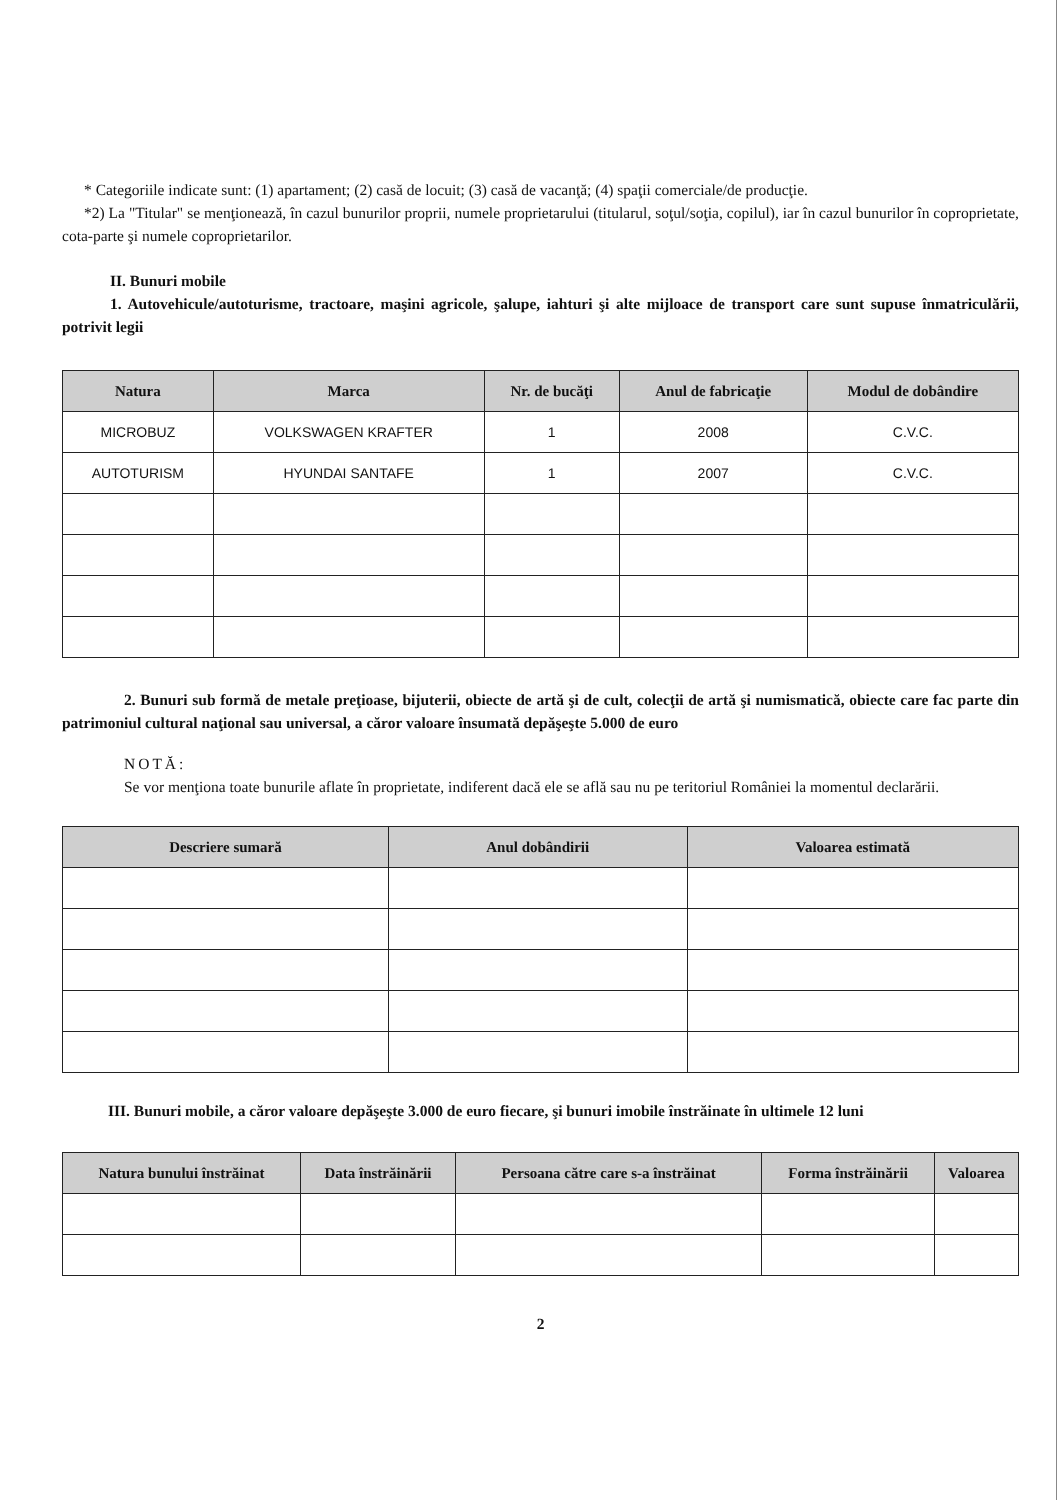* Categoriile indicate sunt: (1) apartament; (2) casă de locuit; (3) casă de vacanţă; (4) spaţii comerciale/de producţie.
*2) La "Titular" se menţionează, în cazul bunurilor proprii, numele proprietarului (titularul, soţul/soţia, copilul), iar în cazul bunurilor în coproprietate, cota-parte şi numele coproprietarilor.
II. Bunuri mobile
1. Autovehicule/autoturisme, tractoare, maşini agricole, şalupe, iahturi şi alte mijloace de transport care sunt supuse înmatriculării, potrivit legii
| Natura | Marca | Nr. de bucăţi | Anul de fabricaţie | Modul de dobândire |
| --- | --- | --- | --- | --- |
| MICROBUZ | VOLKSWAGEN KRAFTER | 1 | 2008 | C.V.C. |
| AUTOTURISM | HYUNDAI SANTAFE | 1 | 2007 | C.V.C. |
2. Bunuri sub formă de metale preţioase, bijuterii, obiecte de artă şi de cult, colecţii de artă şi numismatică, obiecte care fac parte din patrimoniul cultural naţional sau universal, a căror valoare însumată depăşeşte 5.000 de euro
NOTĂ:
Se vor menţiona toate bunurile aflate în proprietate, indiferent dacă ele se află sau nu pe teritoriul României la momentul declarării.
| Descriere sumară | Anul dobândirii | Valoarea estimată |
| --- | --- | --- |
III. Bunuri mobile, a căror valoare depăşeşte 3.000 de euro fiecare, şi bunuri imobile înstrăinate în ultimele 12 luni
| Natura bunului înstrăinat | Data înstrăinării | Persoana către care s-a înstrăinat | Forma înstrăinării | Valoarea |
| --- | --- | --- | --- | --- |
2